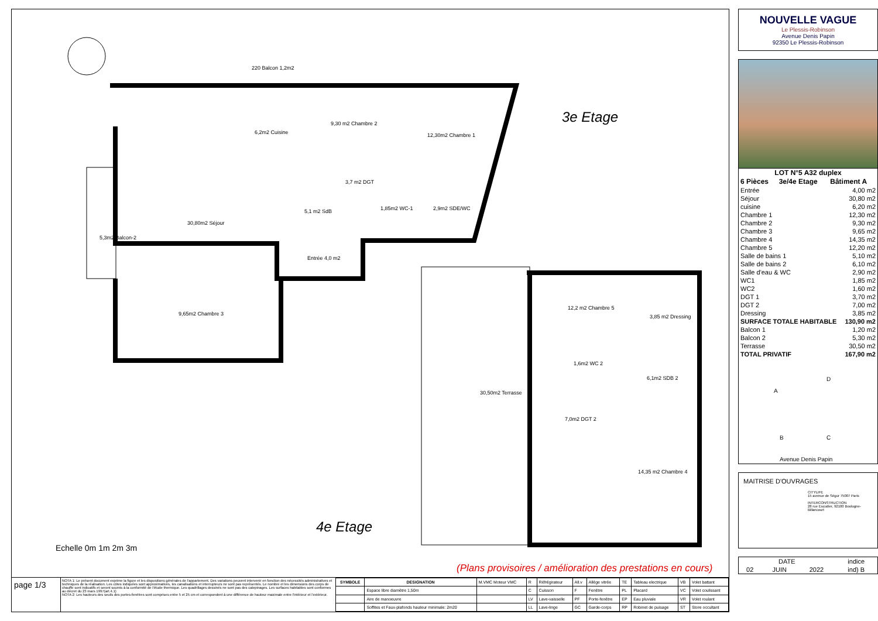3e Etage
4e Etage
220 Balcon 1,2m2
30,80m2 Séjour
6,2m2 Cuisine
9,30 m2 Chambre 2
12,30m2 Chambre 1
3,7 m2 DGT
5,1 m2 SdB 1,85m2 WC-1 2,9m2 SDE/WC
5,3m2 Balcon-2
9,65m2 Chambre 3
Entrée 4,0 m2
30,50m2 Terrasse
12,2 m2 Chambre 5
3,85 m2 Dressing
1,6m2 WC 2
6,1m2 SDB 2
7,0m2 DGT 2
14,35 m2 Chambre 4
Echelle 0m 1m 2m 3m
(Plans provisoires / amélioration des prestations en cours)
NOUVELLE VAGUE
Le Plessis-Robinson
Avenue Denis Papin
92350 Le Plessis-Robinson
LOT N°5 A32 duplex
| 6 Pièces | 3e/4e Etage | Bâtiment A |
| Entrée | 4,00 m2 |
| Séjour | 30,80 m2 |
| cuisine | 6,20 m2 |
| Chambre 1 | 12,30 m2 |
| Chambre 2 | 9,30 m2 |
| Chambre 3 | 9,65 m2 |
| Chambre 4 | 14,35 m2 |
| Chambre 5 | 12,20 m2 |
| Salle de bains 1 | 5,10 m2 |
| Salle de bains 2 | 6,10 m2 |
| Salle d'eau & WC | 2,90 m2 |
| WC1 | 1,85 m2 |
| WC2 | 1,60 m2 |
| DGT 1 | 3,70 m2 |
| DGT 2 | 7,00 m2 |
| Dressing | 3,85 m2 |
| SURFACE TOTALE HABITABLE | 130,90 m2 |
| Balcon 1 | 1,20 m2 |
| Balcon 2 | 5,30 m2 |
| Terrasse | 30,50 m2 |
| TOTAL PRIVATIF | 167,90 m2 |
A
D
B C
Avenue Denis Papin
MAITRISE D'OUVRAGES
CITYLIFE
15 avenue de Ségur 75007 Paris
INTERCONSTRUCTION
28 rue Escudier, 92100 Boulogne-Billancourt
| DATE | | | indice |
| 02 | JUIN | 2022 | ind) B |
page 1/3
NOTA 1: Le présent document exprime la figure et les dispositions générales de l'appartement. Des variations peuvent intervenir en fonction des nécessités administratives et techniques de la réalisation. Les côtes indiquées sont approximatives, les canalisations et interrupteurs ne sont pas représentés. Le nombre et les dimensions des corps de chauffe sont indicatifs et seront soumis à la conformité de l'étude thermique. Les quadrillages dessinés ne sont pas des calepinages. Les surfaces habitables sont conformes au décret du 23 mars 1997(art.4.1)
NOTA 2: Les hauteurs des seuils des portes-fenêtres sont comprises entre 5 et 25 cm et correspondent à une différence de hauteur maximale entre l'intérieur et l'extérieur.
| SYMBOLE | DESIGNATION | M.VMC Moteur VMC | R | Réfrégirateur | All.v | Allège vitrée | TE | Tableau electrique | VB | Volet battant |
| | Espace libre diamètre 1,50m | | C | Cuisson | F | Fenêtre | PL | Placard | VC | Volet coulissant |
| | Aire de manoeuvre | | LV | Lave-vaisselle | PF | Porte-fenêtre | EP | Eau pluviale | VR | Volet roulant |
| | Soffites et Faux-plafonds hauteur minimale: 2m20 | | LL | Lave-linge | GC | Garde-corps | RP | Robinet de puisage | ST | Store occultant |